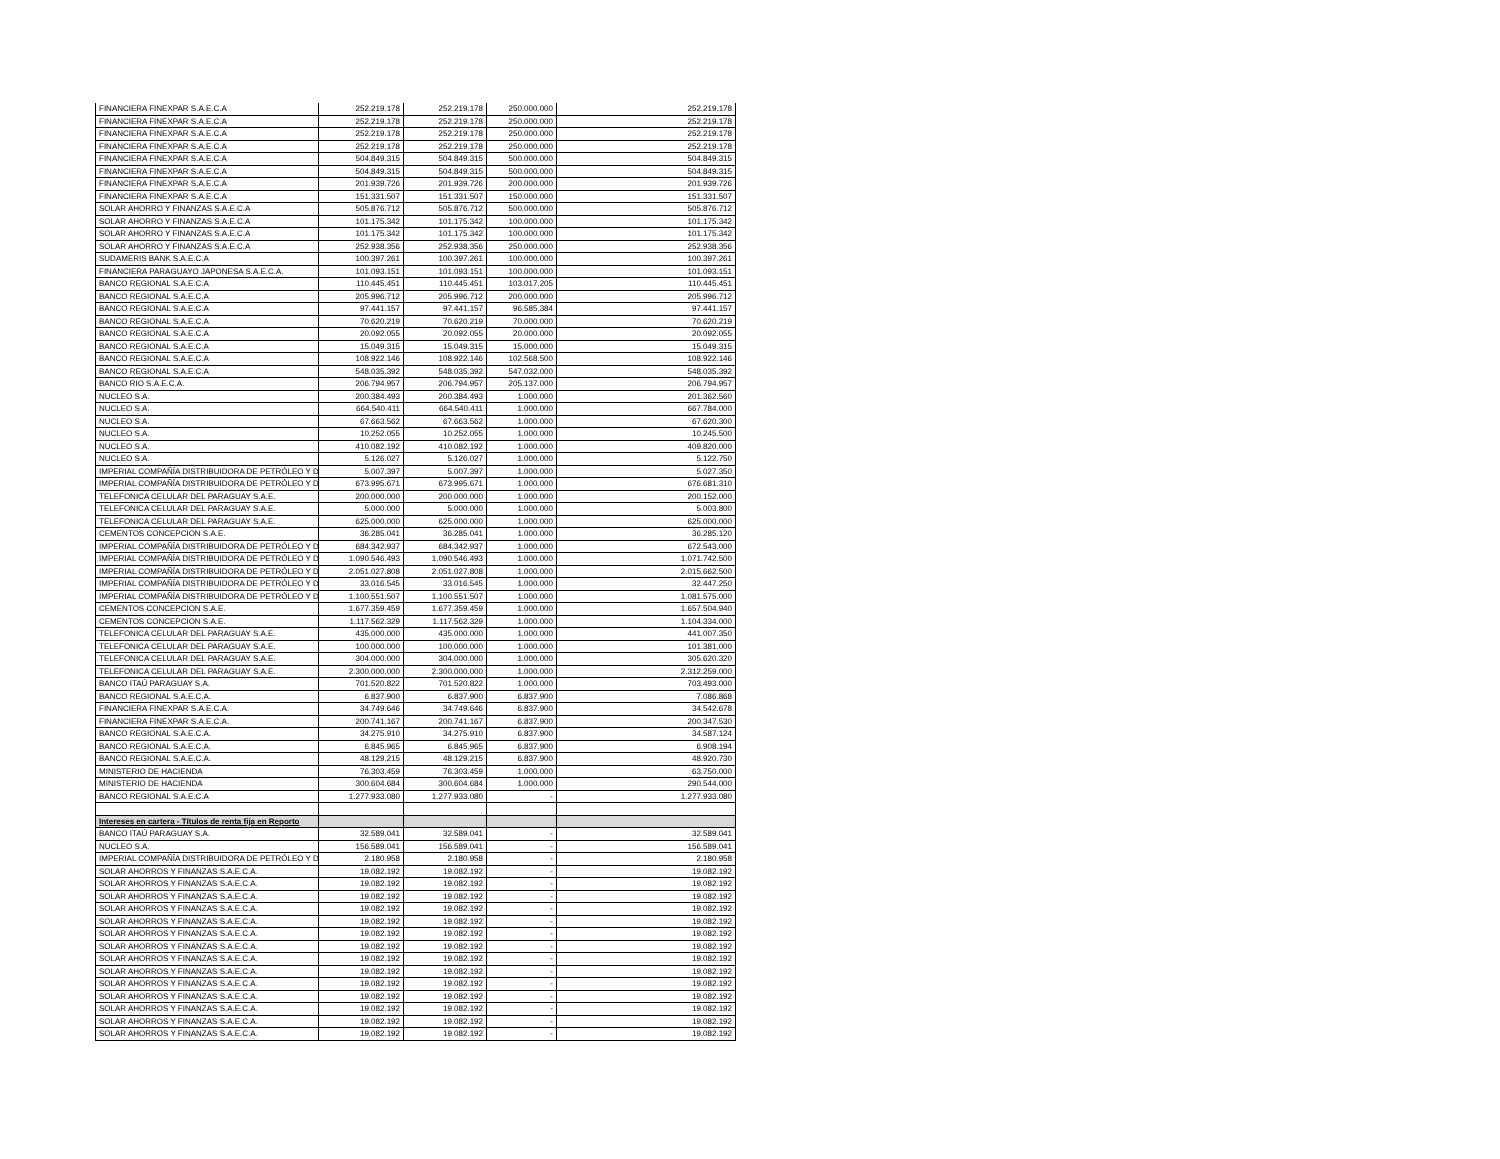| FINANCIERA FINEXPAR S.A.E.C.A | 252.219.178 | 252.219.178 | 250.000.000 | 252.219.178 |
| FINANCIERA FINEXPAR S.A.E.C.A | 252.219.178 | 252.219.178 | 250.000.000 | 252.219.178 |
| FINANCIERA FINEXPAR S.A.E.C.A | 252.219.178 | 252.219.178 | 250.000.000 | 252.219.178 |
| FINANCIERA FINEXPAR S.A.E.C.A | 252.219.178 | 252.219.178 | 250.000.000 | 252.219.178 |
| FINANCIERA FINEXPAR S.A.E.C.A | 504.849.315 | 504.849.315 | 500.000.000 | 504.849.315 |
| FINANCIERA FINEXPAR S.A.E.C.A | 504.849.315 | 504.849.315 | 500.000.000 | 504.849.315 |
| FINANCIERA FINEXPAR S.A.E.C.A | 201.939.726 | 201.939.726 | 200.000.000 | 201.939.726 |
| FINANCIERA FINEXPAR S.A.E.C.A | 151.331.507 | 151.331.507 | 150.000.000 | 151.331.507 |
| SOLAR AHORRO Y FINANZAS S.A.E.C.A | 505.876.712 | 505.876.712 | 500.000.000 | 505.876.712 |
| SOLAR AHORRO Y FINANZAS S.A.E.C.A | 101.175.342 | 101.175.342 | 100.000.000 | 101.175.342 |
| SOLAR AHORRO Y FINANZAS S.A.E.C.A | 101.175.342 | 101.175.342 | 100.000.000 | 101.175.342 |
| SOLAR AHORRO Y FINANZAS S.A.E.C.A | 252.938.356 | 252.938.356 | 250.000.000 | 252.938.356 |
| SUDAMERIS BANK S.A.E.C.A | 100.397.261 | 100.397.261 | 100.000.000 | 100.397.261 |
| FINANCIERA PARAGUAYO JAPONESA S.A.E.C.A. | 101.093.151 | 101.093.151 | 100.000.000 | 101.093.151 |
| BANCO REGIONAL S.A.E.C.A | 110.445.451 | 110.445.451 | 103.017.205 | 110.445.451 |
| BANCO REGIONAL S.A.E.C.A | 205.996.712 | 205.996.712 | 200.000.000 | 205.996.712 |
| BANCO REGIONAL S.A.E.C.A | 97.441.157 | 97.441.157 | 96.585.384 | 97.441.157 |
| BANCO REGIONAL S.A.E.C.A | 70.620.219 | 70.620.219 | 70.000.000 | 70.620.219 |
| BANCO REGIONAL S.A.E.C.A | 20.092.055 | 20.092.055 | 20.000.000 | 20.092.055 |
| BANCO REGIONAL S.A.E.C.A | 15.049.315 | 15.049.315 | 15.000.000 | 15.049.315 |
| BANCO REGIONAL S.A.E.C.A | 108.922.146 | 108.922.146 | 102.568.500 | 108.922.146 |
| BANCO REGIONAL S.A.E.C.A | 548.035.392 | 548.035.392 | 547.032.000 | 548.035.392 |
| BANCO RIO S.A.E.C.A. | 206.794.957 | 206.794.957 | 205.137.000 | 206.794.957 |
| NUCLEO S.A. | 200.384.493 | 200.384.493 | 1.000.000 | 201.362.560 |
| NUCLEO S.A. | 664.540.411 | 664.540.411 | 1.000.000 | 667.784.000 |
| NUCLEO S.A. | 67.663.562 | 67.663.562 | 1.000.000 | 67.620.300 |
| NUCLEO S.A. | 10.252.055 | 10.252.055 | 1.000.000 | 10.245.500 |
| NUCLEO S.A. | 410.082.192 | 410.082.192 | 1.000.000 | 409.820.000 |
| NUCLEO S.A. | 5.126.027 | 5.126.027 | 1.000.000 | 5.122.750 |
| IMPERIAL COMPAÑÍA DISTRIBUIDORA DE PETRÓLEO Y D | 5.007.397 | 5.007.397 | 1.000.000 | 5.027.350 |
| IMPERIAL COMPAÑÍA DISTRIBUIDORA DE PETRÓLEO Y D | 673.995.671 | 673.995.671 | 1.000.000 | 676.681.310 |
| TELEFONICA CELULAR DEL PARAGUAY S.A.E. | 200.000.000 | 200.000.000 | 1.000.000 | 200.152.000 |
| TELEFONICA CELULAR DEL PARAGUAY S.A.E. | 5.000.000 | 5.000.000 | 1.000.000 | 5.003.800 |
| TELEFONICA CELULAR DEL PARAGUAY S.A.E. | 625.000.000 | 625.000.000 | 1.000.000 | 625.000.000 |
| CEMENTOS CONCEPCION S.A.E. | 36.285.041 | 36.285.041 | 1.000.000 | 36.285.120 |
| IMPERIAL COMPAÑÍA DISTRIBUIDORA DE PETRÓLEO Y D | 684.342.937 | 684.342.937 | 1.000.000 | 672.543.000 |
| IMPERIAL COMPAÑÍA DISTRIBUIDORA DE PETRÓLEO Y D | 1.090.546.493 | 1.090.546.493 | 1.000.000 | 1.071.742.500 |
| IMPERIAL COMPAÑÍA DISTRIBUIDORA DE PETRÓLEO Y D | 2.051.027.808 | 2.051.027.808 | 1.000.000 | 2.015.662.500 |
| IMPERIAL COMPAÑÍA DISTRIBUIDORA DE PETRÓLEO Y D | 33.016.545 | 33.016.545 | 1.000.000 | 32.447.250 |
| IMPERIAL COMPAÑÍA DISTRIBUIDORA DE PETRÓLEO Y D | 1.100.551.507 | 1.100.551.507 | 1.000.000 | 1.081.575.000 |
| CEMENTOS CONCEPCION S.A.E. | 1.677.359.459 | 1.677.359.459 | 1.000.000 | 1.657.504.940 |
| CEMENTOS CONCEPCION S.A.E. | 1.117.562.329 | 1.117.562.329 | 1.000.000 | 1.104.334.000 |
| TELEFONICA CELULAR DEL PARAGUAY S.A.E. | 435.000.000 | 435.000.000 | 1.000.000 | 441.007.350 |
| TELEFONICA CELULAR DEL PARAGUAY S.A.E. | 100.000.000 | 100.000.000 | 1.000.000 | 101.381.000 |
| TELEFONICA CELULAR DEL PARAGUAY S.A.E. | 304.000.000 | 304.000.000 | 1.000.000 | 305.620.320 |
| TELEFONICA CELULAR DEL PARAGUAY S.A.E. | 2.300.000.000 | 2.300.000.000 | 1.000.000 | 2.312.259.000 |
| BANCO ITAÚ PARAGUAY S.A. | 701.520.822 | 701.520.822 | 1.000.000 | 703.493.000 |
| BANCO REGIONAL S.A.E.C.A. | 6.837.900 | 6.837.900 | 6.837.900 | 7.086.868 |
| FINANCIERA FINEXPAR S.A.E.C.A. | 34.749.646 | 34.749.646 | 6.837.900 | 34.542.678 |
| FINANCIERA FINEXPAR S.A.E.C.A. | 200.741.167 | 200.741.167 | 6.837.900 | 200.347.530 |
| BANCO REGIONAL S.A.E.C.A. | 34.275.910 | 34.275.910 | 6.837.900 | 34.587.124 |
| BANCO REGIONAL S.A.E.C.A. | 6.845.965 | 6.845.965 | 6.837.900 | 6.908.194 |
| BANCO REGIONAL S.A.E.C.A. | 48.129.215 | 48.129.215 | 6.837.900 | 48.920.730 |
| MINISTERIO DE HACIENDA | 76.303.459 | 76.303.459 | 1.000.000 | 63.750.000 |
| MINISTERIO DE HACIENDA | 300.604.684 | 300.604.684 | 1.000.000 | 290.544.000 |
| BANCO REGIONAL S.A.E.C.A | 1.277.933.080 | 1.277.933.080 | - | 1.277.933.080 |
| Intereses en cartera - Títulos de renta fija en Reporto | | | | |
| BANCO ITAÚ PARAGUAY S.A. | 32.589.041 | 32.589.041 | - | 32.589.041 |
| NUCLEO S.A. | 156.589.041 | 156.589.041 | - | 156.589.041 |
| IMPERIAL COMPAÑÍA DISTRIBUIDORA DE PETRÓLEO Y D | 2.180.958 | 2.180.958 | - | 2.180.958 |
| SOLAR AHORROS Y FINANZAS S.A.E.C.A. | 19.082.192 | 19.082.192 | - | 19.082.192 |
| SOLAR AHORROS Y FINANZAS S.A.E.C.A. | 19.082.192 | 19.082.192 | - | 19.082.192 |
| SOLAR AHORROS Y FINANZAS S.A.E.C.A. | 19.082.192 | 19.082.192 | - | 19.082.192 |
| SOLAR AHORROS Y FINANZAS S.A.E.C.A. | 19.082.192 | 19.082.192 | - | 19.082.192 |
| SOLAR AHORROS Y FINANZAS S.A.E.C.A. | 19.082.192 | 19.082.192 | - | 19.082.192 |
| SOLAR AHORROS Y FINANZAS S.A.E.C.A. | 19.082.192 | 19.082.192 | - | 19.082.192 |
| SOLAR AHORROS Y FINANZAS S.A.E.C.A. | 19.082.192 | 19.082.192 | - | 19.082.192 |
| SOLAR AHORROS Y FINANZAS S.A.E.C.A. | 19.082.192 | 19.082.192 | - | 19.082.192 |
| SOLAR AHORROS Y FINANZAS S.A.E.C.A. | 19.082.192 | 19.082.192 | - | 19.082.192 |
| SOLAR AHORROS Y FINANZAS S.A.E.C.A. | 19.082.192 | 19.082.192 | - | 19.082.192 |
| SOLAR AHORROS Y FINANZAS S.A.E.C.A. | 19.082.192 | 19.082.192 | - | 19.082.192 |
| SOLAR AHORROS Y FINANZAS S.A.E.C.A. | 19.082.192 | 19.082.192 | - | 19.082.192 |
| SOLAR AHORROS Y FINANZAS S.A.E.C.A. | 19.082.192 | 19.082.192 | - | 19.082.192 |
| SOLAR AHORROS Y FINANZAS S.A.E.C.A. | 19.082.192 | 19.082.192 | - | 19.082.192 |